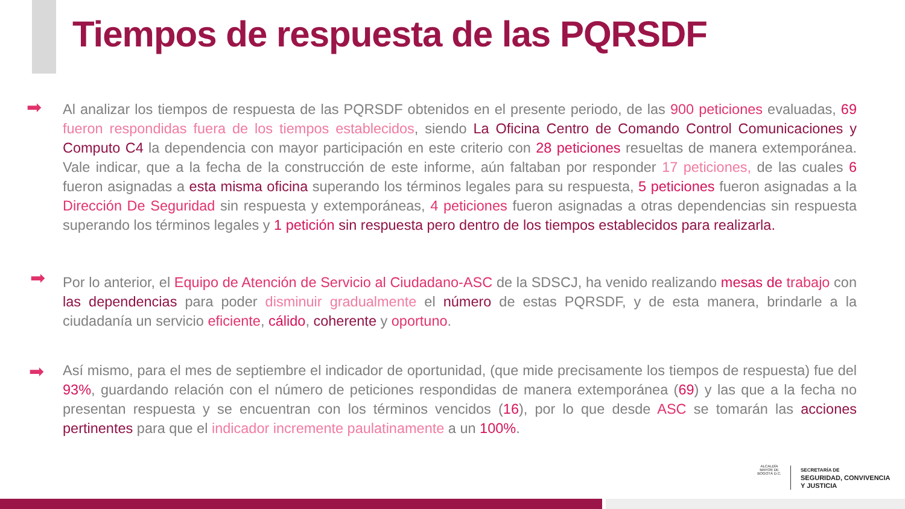Tiempos de respuesta de las PQRSDF
➡
Al analizar los tiempos de respuesta de las PQRSDF obtenidos en el presente periodo, de las 900 peticiones evaluadas, 69 fueron respondidas fuera de los tiempos establecidos, siendo La Oficina Centro de Comando Control Comunicaciones y Computo C4 la dependencia con mayor participación en este criterio con 28 peticiones resueltas de manera extemporánea. Vale indicar, que a la fecha de la construcción de este informe, aún faltaban por responder 17 peticiones, de las cuales 6 fueron asignadas a esta misma oficina superando los términos legales para su respuesta, 5 peticiones fueron asignadas a la Dirección De Seguridad sin respuesta y extemporáneas, 4 peticiones fueron asignadas a otras dependencias sin respuesta superando los términos legales y 1 petición sin respuesta pero dentro de los tiempos establecidos para realizarla.
➡
Por lo anterior, el Equipo de Atención de Servicio al Ciudadano-ASC de la SDSCJ, ha venido realizando mesas de trabajo con las dependencias para poder disminuir gradualmente el número de estas PQRSDF, y de esta manera, brindarle a la ciudadanía un servicio eficiente, cálido, coherente y oportuno.
➡
Así mismo, para el mes de septiembre el indicador de oportunidad, (que mide precisamente los tiempos de respuesta) fue del 93%, guardando relación con el número de peticiones respondidas de manera extemporánea (69) y las que a la fecha no presentan respuesta y se encuentran con los términos vencidos (16), por lo que desde ASC se tomarán las acciones pertinentes para que el indicador incremente paulatinamente a un 100%.
ALCALDÍA MAYOR DE BOGOTÁ D.C.
SECRETARÍA DE
SEGURIDAD, CONVIVENCIA
Y JUSTICIA